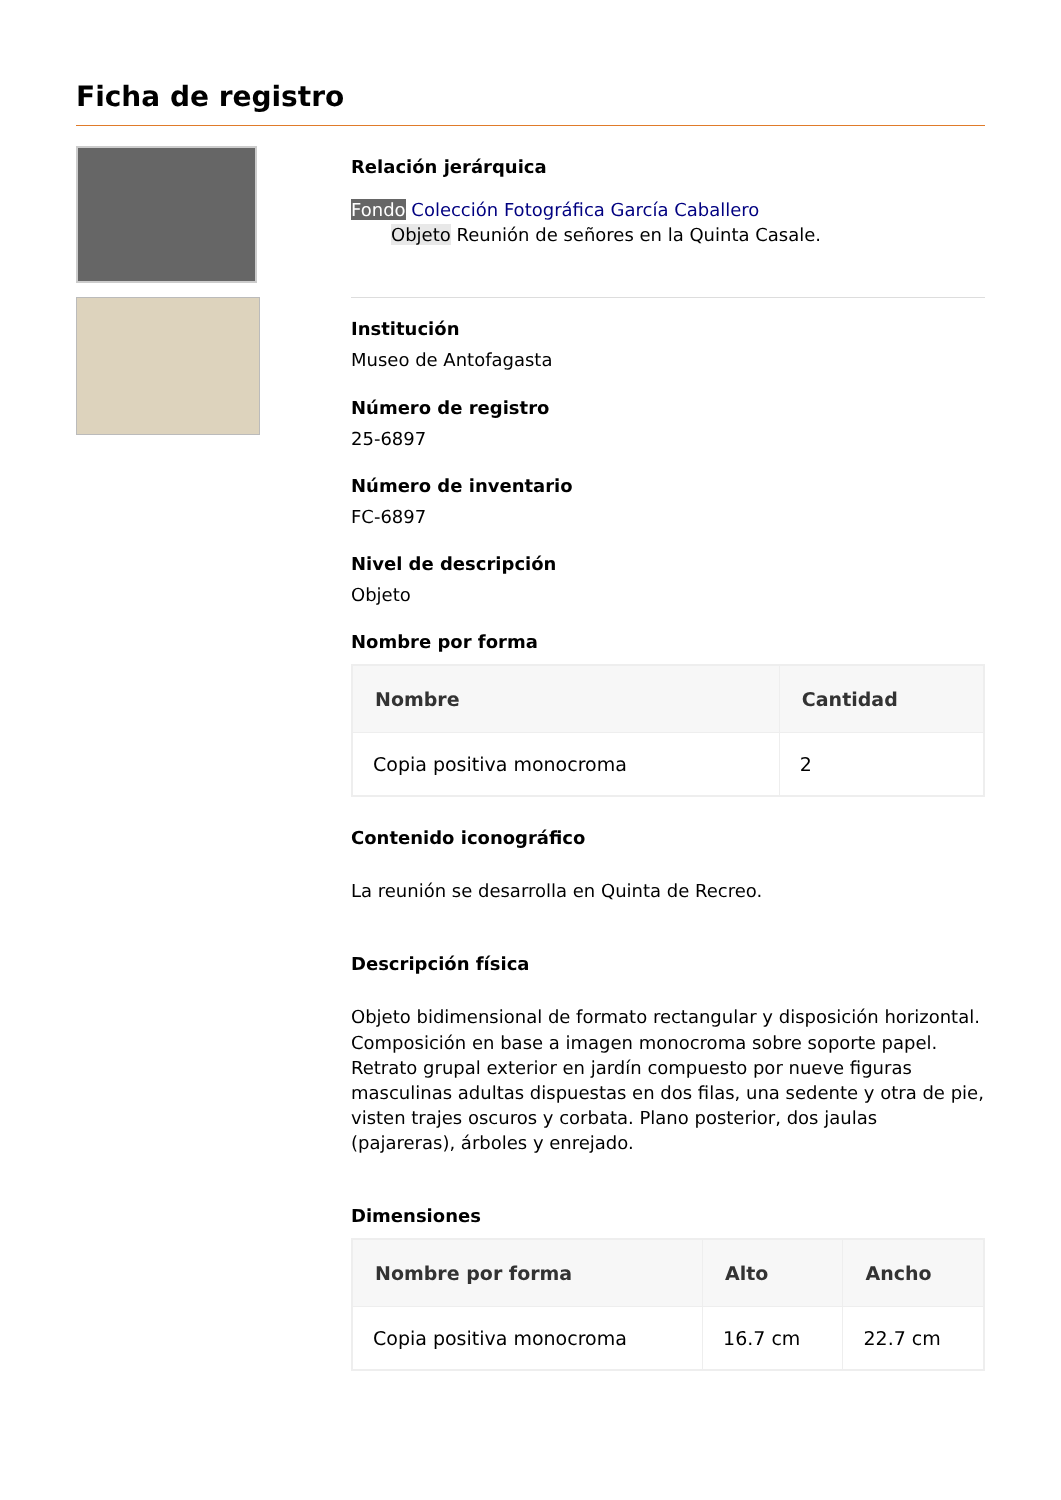Ficha de registro
Relación jerárquica
Fondo Colección Fotográfica García Caballero
Objeto Reunión de señores en la Quinta Casale.
Institución
Museo de Antofagasta
Número de registro
25-6897
Número de inventario
FC-6897
Nivel de descripción
Objeto
Nombre por forma
| Nombre | Cantidad |
| --- | --- |
| Copia positiva monocroma | 2 |
Contenido iconográfico
La reunión se desarrolla en Quinta de Recreo.
Descripción física
Objeto bidimensional de formato rectangular y disposición horizontal. Composición en base a imagen monocroma sobre soporte papel. Retrato grupal exterior en jardín compuesto por nueve figuras masculinas adultas dispuestas en dos filas, una sedente y otra de pie, visten trajes oscuros y corbata. Plano posterior, dos jaulas (pajareras), árboles y enrejado.
Dimensiones
| Nombre por forma | Alto | Ancho |
| --- | --- | --- |
| Copia positiva monocroma | 16.7 cm | 22.7 cm |